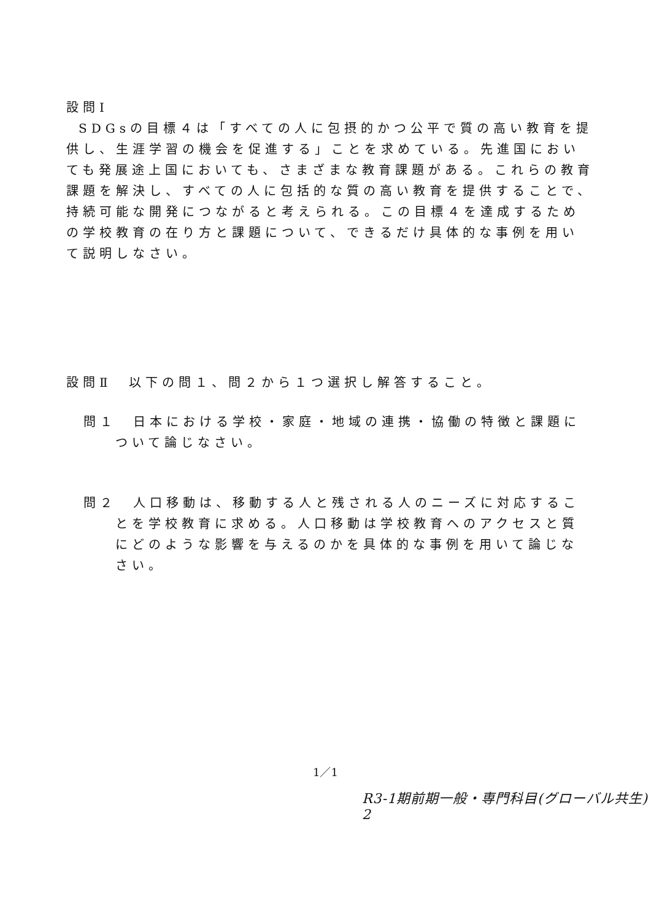設問Ⅰ
SDGsの目標４は「すべての人に包摂的かつ公平で質の高い教育を提供し、生涯学習の機会を促進する」ことを求めている。先進国においても発展途上国においても、さまざまな教育課題がある。これらの教育課題を解決し、すべての人に包括的な質の高い教育を提供することで、持続可能な開発につながると考えられる。この目標４を達成するための学校教育の在り方と課題について、できるだけ具体的な事例を用いて説明しなさい。
設問Ⅱ　以下の問１、問２から１つ選択し解答すること。
問１　日本における学校・家庭・地域の連携・協働の特徴と課題について論じなさい。
問２　人口移動は、移動する人と残される人のニーズに対応することを学校教育に求める。人口移動は学校教育へのアクセスと質にどのような影響を与えるのかを具体的な事例を用いて論じなさい。
1／1
R3-1期前期一般・専門科目(グローバル共生) 2